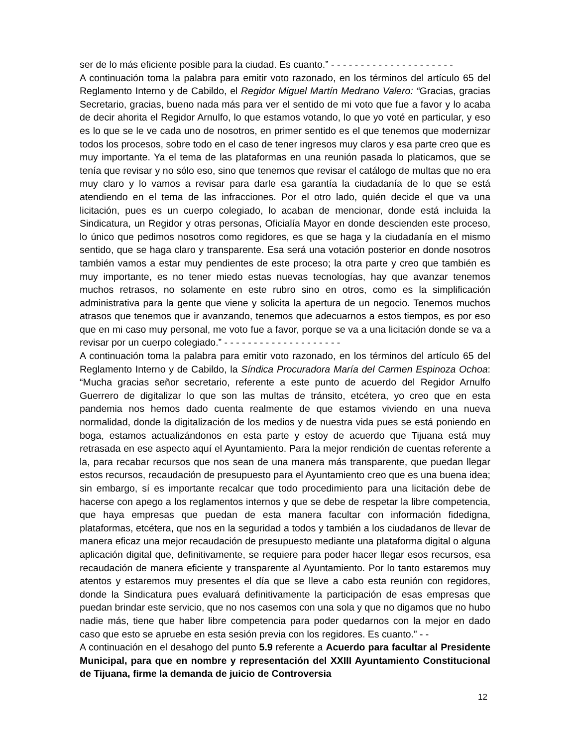ser de lo más eficiente posible para la ciudad. Es cuanto.” - - - - - - - - - - - - - - - - - - - - -
A continuación toma la palabra para emitir voto razonado, en los términos del artículo 65 del Reglamento Interno y de Cabildo, el Regidor Miguel Martín Medrano Valero: “Gracias, gracias Secretario, gracias, bueno nada más para ver el sentido de mi voto que fue a favor y lo acaba de decir ahorita el Regidor Arnulfo, lo que estamos votando, lo que yo voté en particular, y eso es lo que se le ve cada uno de nosotros, en primer sentido es el que tenemos que modernizar todos los procesos, sobre todo en el caso de tener ingresos muy claros y esa parte creo que es muy importante. Ya el tema de las plataformas en una reunión pasada lo platicamos, que se tenía que revisar y no sólo eso, sino que tenemos que revisar el catálogo de multas que no era muy claro y lo vamos a revisar para darle esa garantía la ciudadanía de lo que se está atendiendo en el tema de las infracciones. Por el otro lado, quién decide el que va una licitación, pues es un cuerpo colegiado, lo acaban de mencionar, donde está incluida la Sindicatura, un Regidor y otras personas, Oficialía Mayor en donde descienden este proceso, lo único que pedimos nosotros como regidores, es que se haga y la ciudadanía en el mismo sentido, que se haga claro y transparente. Esa será una votación posterior en donde nosotros también vamos a estar muy pendientes de este proceso; la otra parte y creo que también es muy importante, es no tener miedo estas nuevas tecnologías, hay que avanzar tenemos muchos retrasos, no solamente en este rubro sino en otros, como es la simplificación administrativa para la gente que viene y solicita la apertura de un negocio. Tenemos muchos atrasos que tenemos que ir avanzando, tenemos que adecuarnos a estos tiempos, es por eso que en mi caso muy personal, me voto fue a favor, porque se va a una licitación donde se va a revisar por un cuerpo colegiado.” - - - - - - - - - - - - - - - - - - - -
A continuación toma la palabra para emitir voto razonado, en los términos del artículo 65 del Reglamento Interno y de Cabildo, la Síndica Procuradora María del Carmen Espinoza Ochoa: “Mucha gracias señor secretario, referente a este punto de acuerdo del Regidor Arnulfo Guerrero de digitalizar lo que son las multas de tránsito, etcétera, yo creo que en esta pandemia nos hemos dado cuenta realmente de que estamos viviendo en una nueva normalidad, donde la digitalización de los medios y de nuestra vida pues se está poniendo en boga, estamos actualizándonos en esta parte y estoy de acuerdo que Tijuana está muy retrasada en ese aspecto aquí el Ayuntamiento. Para la mejor rendición de cuentas referente a la, para recabar recursos que nos sean de una manera más transparente, que puedan llegar estos recursos, recaudación de presupuesto para el Ayuntamiento creo que es una buena idea; sin embargo, sí es importante recalcar que todo procedimiento para una licitación debe de hacerse con apego a los reglamentos internos y que se debe de respetar la libre competencia, que haya empresas que puedan de esta manera facultar con información fidedigna, plataformas, etcétera, que nos en la seguridad a todos y también a los ciudadanos de llevar de manera eficaz una mejor recaudación de presupuesto mediante una plataforma digital o alguna aplicación digital que, definitivamente, se requiere para poder hacer llegar esos recursos, esa recaudación de manera eficiente y transparente al Ayuntamiento. Por lo tanto estaremos muy atentos y estaremos muy presentes el día que se lleve a cabo esta reunión con regidores, donde la Sindicatura pues evaluará definitivamente la participación de esas empresas que puedan brindar este servicio, que no nos casemos con una sola y que no digamos que no hubo nadie más, tiene que haber libre competencia para poder quedarnos con la mejor en dado caso que esto se apruebe en esta sesión previa con los regidores. Es cuanto.” - -
A continuación en el desahogo del punto 5.9 referente a Acuerdo para facultar al Presidente Municipal, para que en nombre y representación del XXIII Ayuntamiento Constitucional de Tijuana, firme la demanda de juicio de Controversia
12